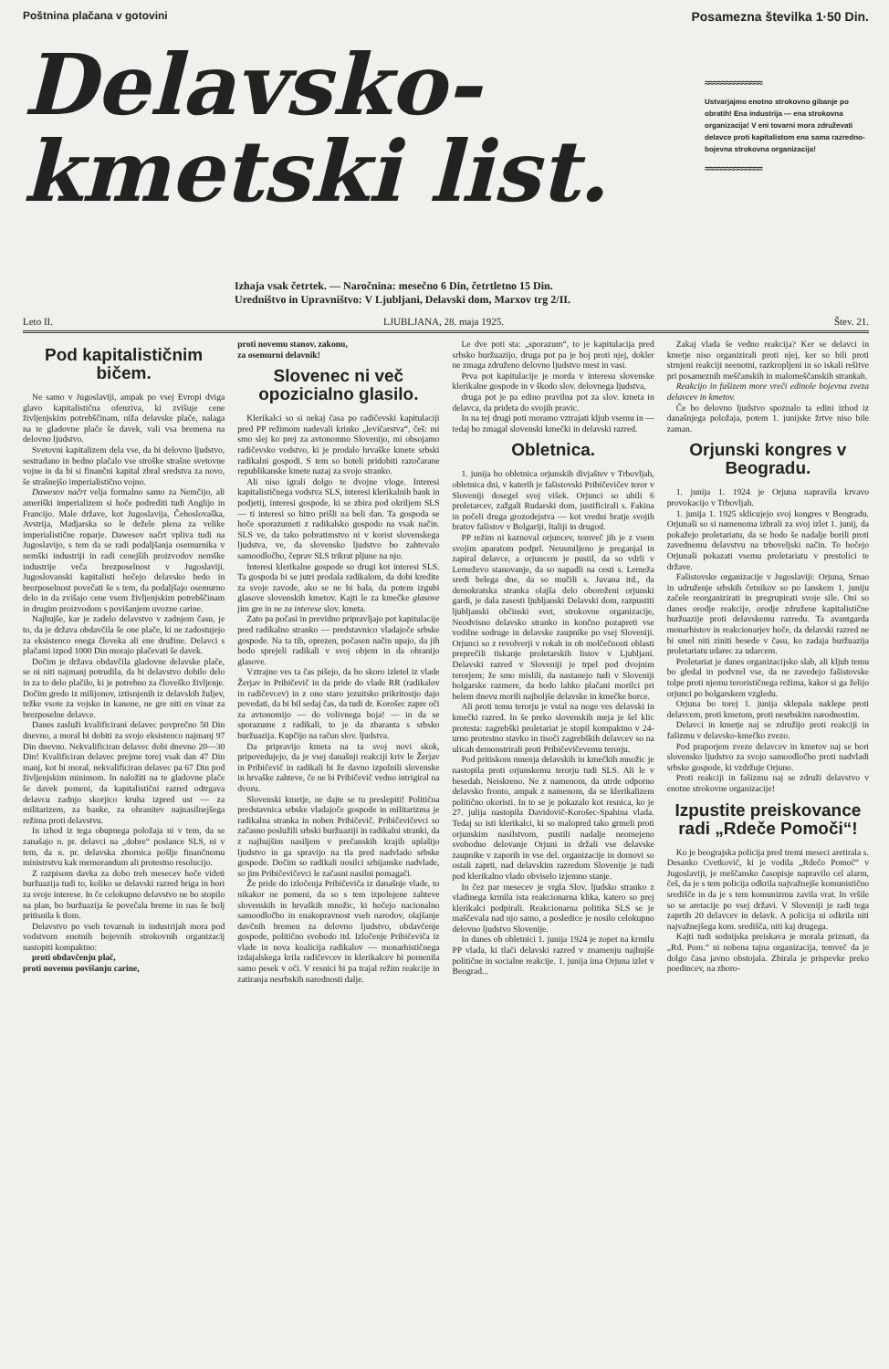Poštnina plačana v gotovini Posamezna številka 1·50 Din.
Delavsko-
kmetski list.
≈≈≈≈≈≈≈≈≈≈≈≈≈≈
Ustvarjajmo enotno strokovno gibanje po obratih! Ena industrija — ena strokovna organizacija! V eni tovarni mora združevati delavce proti kapitalistom ena sama razredno-bojevna strokovna organizacija!
≈≈≈≈≈≈≈≈≈≈≈≈≈≈
Izhaja vsak četrtek. — Naročnina: mesečno 6 Din, četrtletno 15 Din.
Uredništvo in Upravništvo: V Ljubljani, Delavski dom, Marxov trg 2/II.
Leto II. LJUBLJANA, 28. maja 1925. Štev. 21.
Pod kapitalističnim bičem.
Ne samo v Jugoslaviji, ampak po vsej Evropi dviga glavo kapitalistična ofenziva, ki zvišuje cene življenjskim potrebščinam, niža delavske plače, nalaga na te gladovne plače še davek, vali vsa bremena na delovno ljudstvo.
Svetovni kapitalizem dela vse, da bi delovno ljudstvo, sestradano in bedno plačalo vse stroške strašne svetovne vojne in da bi si finančni kapital zbral sredstva za novo, še strašnejšo imperialistično vojno.
Dawesov načrt velja formalno samo za Nemčijo, ali ameriški imperializem si hoče podrediti tudi Anglijo in Francijo. Male države, kot Jugoslavija, Čehoslovaška, Avstrija, Madjarska so le dežele plena za velike imperialistične roparje. Dawesov načrt vpliva tudi na Jugoslavijo, s tem da se radi podaljšanja osemurnika v nemški industriji in radi cenejših proizvodov nemške industrije veča brezposelnost v Jugoslaviji. Jugoslovanski kapitalisti hočejo delavsko bedo in brezposelnost povečati še s tem, da podaljšajo osemurno delo in da zvišajo cene vsem življenjskim potrebščinam in drugim proizvodom s povišanjem uvozne carine.
Najhujše, kar je zadelo delavstvo v zadnjem času, je to, da je država obdavčila še one plače, ki ne zadostujejo za eksistenco enega človeka ali ene družine. Delavci s plačami izpod 1000 Din morajo plačevati še davek.
Dočim je država obdavčila gladovne delavske plače, se ni niti najmanj potrudila, da bi delavstvo dobilo delo in za to delo plačilo, ki je potrebno za človeško življenje. Dočim gredo iz milijonov, iztisnjenih iz delavskih žuljev, težke vsote za vojsko in kanone, ne gre niti en vinar za brezposelne delavce.
Danes zasluži kvalificirani delavec povprečno 50 Din dnevno, a moral bi dobiti za svojo eksistenco najmanj 97 Din dnevno. Nekvalificiran delavec dobi dnevno 20—30 Din! Kvalificiran delavec prejme torej vsak dan 47 Din manj, kot bi moral, nekvalificiran delavec pa 67 Din pod življenjskim minimom. In naložiti na te gladovne plače še davek pomeni, da kapitalistični razred odtrgava delavcu zadnjo skorjico kruha izpred ust — za militarizem, za banke, za ohranitev najnasilnejšega režima proti delavstvu.
In izhod iz tega obupnega položaja ni v tem, da se zanašajo n. pr. delavci na „dobre“ poslance SLS, ni v tem, da n. pr. delavska zbornica pošlje finančnemu ministrstvu kak memorandum ali protestno resolucijo.
Z razpisom davka za dobo treh mesecev hoče videti buržuazija tudi to, koliko se delavski razred briga in bori za svoje interese. In če celokupno delavstvo ne bo stopilo na plan, bo buržuazija še povečala breme in nas še bolj pritisnila k tlom.
Delavstvo po vseh tovarnah in industrijah mora pod vodstvom enotnih bojevnih strokovnih organizacij nastopiti kompaktno:
proti obdavčenju plač,
proti novemu povišanju carine,
proti novemu stanov. zakonu,
za osemurni delavnik!
Slovenec ni več opozicialno glasilo.
Klerikalci so si nekaj časa po radičevski kapitulaciji pred PP režimom nadevali krinko „levičarstva“, češ: mi smo slej ko prej za avtonomno Slovenijo, mi obsojamo radičevsko vodstvo, ki je prodalo hrvaške kmete srbski radikalni gospodi. S tem so hoteli pridobiti razočarane republikanske kmete nazaj za svojo stranko.
Ali niso igrali dolgo te dvojne vloge. Interesi kapitalističnega vodstva SLS, interesi klerikalnih bank in podjetij, interesi gospode, ki se zbira pod okriljem SLS — ti interesi so hitro prišli na beli dan. Ta gospoda se hoče sporazumeti z radikalsko gospodo na vsak način. SLS ve, da tako pobratimstvo ni v korist slovenskega ljudstva, ve, da slovensko ljudstvo bo zahtevalo samoodločbo, čeprav SLS trikrat pljune na njo.
Interesi klerikalne gospode so drugi kot interesi SLS. Ta gospoda bi se jutri prodala radikalom, da dobi kredite za svoje zavode, ako se ne bi bala, da potem izgubi glasove slovenskih kmetov. Kajti le za kmečke glasove jim gre in ne za interese slov. kmeta.
Zato pa počasi in previdno pripravljajo pot kapitulacije pred radikalno stranko — predstavnico vladajoče srbske gospode. Na ta tih, oprezen, počasen način upajo, da jih bodo sprejeli radikali v svoj objem in da ohranijo glasove.
Vztrajno ves ta čas pišejo, da bo skoro izletel iz vlade Žerjav in Pribičevič in da pride do vlade RR (radikalov in radičevcev) in z ono staro jezuitsko prikritostjo dajo povedati, da bi bil sedaj čas, da tudi dr. Korošec zapre oči za avtonomijo — do volivnega boja! — in da se sporazume z radikali, to je da zbaranta s srbsko buržuazija. Kupčijo na račun slov. ljudstva.
Da pripravijo kmeta na ta svoj novi skok, pripovedujejo, da je vsej današnji reakciji kriv le Žerjav in Pribičevič in radikali bi že davno izpolnili slovenske in hrvaške zahteve, če ne bi Pribičevič vedno intrigiral na dvoru.
Slovenski kmetje, ne dajte se tu preslepiti! Politična predstavnica srbske vladajoče gospode in militarizma je radikalna stranka in noben Pribičevič. Pribičevičevci so začasno poslužili srbski buržuaziji in radikalni stranki, da z najhujšim nasiljem v prečanskih krajih uplašijo ljudstvo in ga spravijo na tla pred nadvlado srbske gospode. Dočim so radikali nosilci srbijanske nadvlade, so jim Pribičevičevci le začasni nasilni pomagači.
Že pride do izločenja Pribičeviča iz današnje vlade, to nikakor ne pomeni, da so s tem izpolnjene zahteve slovenskih in hrvaških množic, ki hočejo nacionalno samoodločbo in enakopravnost vseh narodov, olajšanje davčnih bremen za delovno ljudstvo, obdavčenje gospode, politično svobodo itd. Izločenje Pribičeviča iz vlade in nova koalicija radikalov — monarhističnega izdajalskega krila radičevcev in klerikalcev bi pomenila samo pesek v oči. V resnici bi pa trajal režim reakcije in zatiranja nesrbskih narodnosti dalje.
Le dve poti sta: „sporazum“, to je kapitulacija pred srbsko buržuazijo, druga pot pa je boj proti njej, dokler ne zmaga združeno delovno ljudstvo mest in vasi.
Prva pot kapitulacije je morda v interesu slovenske klerikalne gospode in v škodo slov. delovnega ljudstva,
druga pot je pa edino pravilna pot za slov. kmeta in delavca, da prideta do svojih pravic.
In na tej drugi poti moramo vztrajati kljub vsemu in — tedaj bo zmagal slovenski kmečki in delavski razred.
Obletnica.
1. junija bo obletnica orjunskih divjaštev v Trbovljah, obletnica dni, v katerih je fašistovski Pribičevičev teror v Sloveniji dosegel svoj višek. Orjunci so ubili 6 proletarcev, zažgali Rudarski dom, justificirali s. Fakina in počeli druga grozodejstva — kot vredni bratje svojih bratov fašistov v Bolgariji, Italiji in drugod.
PP režim ni kaznoval orjuncev, temveč jih je z vsem svojim aparatom podprl. Neusmiljeno je preganjal in zapiral delavce, a orjuncem je pustil, da so vdrli v Lemeževo stanovanje, da so napadli na cesti s. Lemeža sredi belega dne, da so mučili s. Juvana itd., da demokratska stranka olajša delo oboroženi orjunski gardi, je dala zasesti ljubljanski Delavski dom, razpustiti ljubljanski občinski svet, strokovne organizacije, Neodvisno delavsko stranko in končno pozapreti vse vodilne sodruge in delavske zaupnike po vsej Sloveniji. Orjunci so z revolverji v rokah in ob molčečnosti oblasti preprečili tiskanje proletarskih listov v Ljubljani. Delavski razred v Sloveniji je trpel pod dvojnim terorjem; že smo mislili, da nastanejo tudi v Sloveniji bolgarske razmere, da bodo lahko plačani morilci pri belem dnevu morili najboljše delavske in kmečke borce.
Ali proti temu terorju je vstal na noge ves delavski in kmečki razred. In še preko slovenskih meja je šel klic protesta: zagrebški proletariat je stopil kompaktno v 24-urno protestno stavko in tisoči zagrebških delavcev so na ulicah demonstrirali proti Pribičevičevemu terorju.
Pod pritiskom mnenja delavskih in kmečkih množic je nastopila proti orjunskemu terorju tudi SLS. Ali le v besedah. Neiskreno. Ne z namenom, da utrde odporno delavsko fronto, ampak z namenom, da se klerikalizem politično okoristi. In to se je pokazalo kot resnica, ko je 27. julija nastopila Davidovič-Korošec-Spahina vlada. Tedaj so isti klerikalci, ki so malopred tako grmeli proti orjunskim nasilstvom, pustili nadalje neomejeno svobodno delovanje Orjuni in držali vse delavske zaupnike v zaporih in vse del. organizacije in domovi so ostali zaprti, nad delavskim razredom Slovenije je tudi pod klerikalno vlado obviselo izjemno stanje.
In čez par mesecev je vrgla Slov. ljudsko stranko z vladinega krmila ista reakcionarna klika, katero so prej klerikalci podpirali. Reakcionarna politika SLS se je maščevala nad njo samo, a posledice je nosilo celokupno delovno ljudstvo Slovenije.
In danes ob obletnici 1. junija 1924 je zopet na krmilu PP vlada, ki tlači delavski razred v znamenju najhujše politične in socialne reakcije. 1. junija ima Orjuna izlet v Beograd...
Zakaj vlada še vedno reakcija? Ker se delavci in kmetje niso organizirali proti njej, ker so bili proti strnjeni reakciji neenotni, razkropljeni in so iskali rešitve pri posameznih meščanskih in malomeščanskih strankah.
Reakcijo in fašizem more vreči edinole bojevna zveza delavcev in kmetov.
Če bo delovno ljudstvo spoznalo ta edini izhod iz današnjega položaja, potem 1. junijske žrtve niso bile zaman.
Orjunski kongres v Beogradu.
1. junija 1. 1924 je Orjuna napravila krvavo provokacijo v Trbovljah.
1. junija 1. 1925 sklicujejo svoj kongres v Beogradu. Orjunaši so si namenoma izbrali za svoj izlet 1. junij, da pokažejo proletariatu, da se bodo še nadalje borili proti zavednemu delavstvu na trboveljski način. To hočejo Orjunaši pokazati vsemu proletariatu v prestolici te države.
Fašistovske organizacije v Jugoslaviji: Orjuna, Srnao in udruženje srbskih četnikov so po lanskem 1. juniju začele reorganizirati in pregrupirati svoje sile. Oni so danes orodje reakcije, orodje združene kapitalistične buržuazije proti delavskemu razredu. Ta avantgarda monarhistov in reakcionarjev hoče, da delavski razred ne bi smel niti ziniti besede v času, ko zadaja buržuazija proletariatu udarec za udarcem.
Proletariat je danes organizacijsko slab, ali kljub temu bo gledal in podvzel vse, da ne zavedejo fašistovske tolpe proti njemu terorističnega režima, kakor si ga želijo orjunci po bolgarskem vzgledu.
Orjuna bo torej 1. junija sklepala naklepe proti delavcem, proti kmetom, proti nesrbskim narodnostim.
Delavci in kmetje naj se združijo proti reakciji in fašizmu v delavsko-kmečko zvezo.
Pod praporjem zveze delavcev in kmetov naj se bori slovensko ljudstvo za svojo samoodločbo proti nadvladi srbske gospode, ki vzdržuje Orjuno.
Proti reakciji in fašizmu naj se združi delavstvo v enotne strokovne organizacije!
Izpustite preiskovance radi „Rdeče Pomoči“!
Ko je beograjska policija pred tremi meseci aretirala s. Desanko Cvetkovič, ki je vodila „Rdečo Pomoč“ v Jugoslaviji, je meščansko časopisje napravilo cel alarm, češ, da je s tem policija odkrila najvažnejše komunistično središče in da je s tem komunizmu zavila vrat. In vršile so se aretacije po vsej državi. V Sloveniji je radi tega zaprtih 20 delavcev in delavk. A policija ni odkrila niti najvažnejšega kom. središča, niti kaj drugega.
Kajti tudi sodnijska preiskava je morala priznati, da „Rd. Pom.“ ni nobena tajna organizacija, temveč da je dolgo časa javno obstojala. Zbirala je prispevke preko poedincev, na zboro-